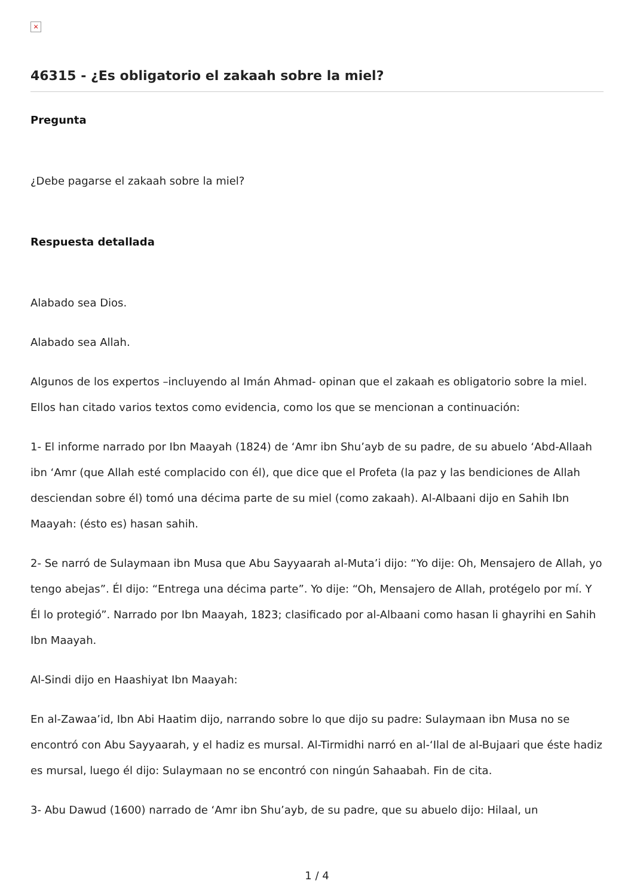×
46315 - ¿Es obligatorio el zakaah sobre la miel?
Pregunta
¿Debe pagarse el zakaah sobre la miel?
Respuesta detallada
Alabado sea Dios.
Alabado sea Allah.
Algunos de los expertos –incluyendo al Imán Ahmad- opinan que el zakaah es obligatorio sobre la miel. Ellos han citado varios textos como evidencia, como los que se mencionan a continuación:
1- El informe narrado por Ibn Maayah (1824) de ‘Amr ibn Shu’ayb de su padre, de su abuelo ‘Abd-Allaah ibn ‘Amr (que Allah esté complacido con él), que dice que el Profeta (la paz y las bendiciones de Allah desciendan sobre él) tomó una décima parte de su miel (como zakaah). Al-Albaani dijo en Sahih Ibn Maayah: (ésto es) hasan sahih.
2- Se narró de Sulaymaan ibn Musa que Abu Sayyaarah al-Muta’i dijo: “Yo dije: Oh, Mensajero de Allah, yo tengo abejas”. Él dijo: “Entrega una décima parte”. Yo dije: “Oh, Mensajero de Allah, protégelo por mí. Y Él lo protegió”. Narrado por Ibn Maayah, 1823; clasificado por al-Albaani como hasan li ghayrihi en Sahih Ibn Maayah.
Al-Sindi dijo en Haashiyat Ibn Maayah:
En al-Zawaa’id, Ibn Abi Haatim dijo, narrando sobre lo que dijo su padre: Sulaymaan ibn Musa no se encontró con Abu Sayyaarah, y el hadiz es mursal. Al-Tirmidhi narró en al-‘Ilal de al-Bujaari que éste hadiz es mursal, luego él dijo: Sulaymaan no se encontró con ningún Sahaabah. Fin de cita.
3- Abu Dawud (1600) narrado de ‘Amr ibn Shu’ayb, de su padre, que su abuelo dijo: Hilaal, un
1 / 4